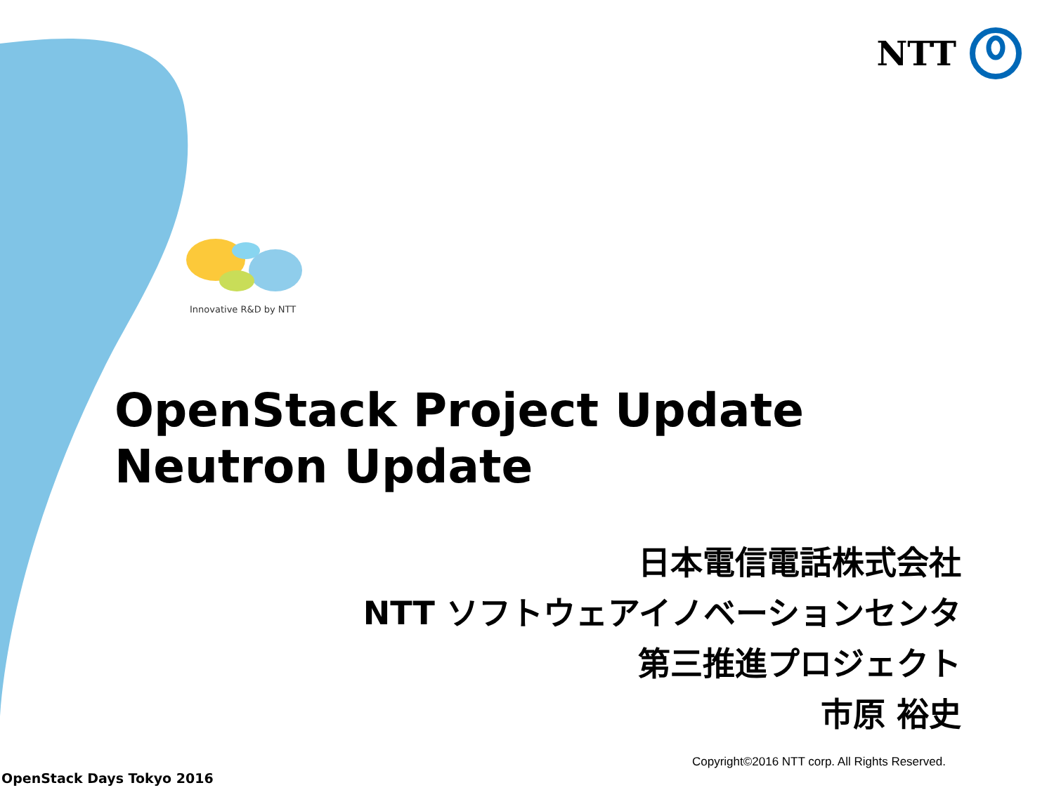NTT
Innovative R&D by NTT
OpenStack Project Update
Neutron Update
日本電信電話株式会社
NTT ソフトウェアイノベーションセンタ
第三推進プロジェクト
市原 裕史
Copyright©2016 NTT corp. All Rights Reserved.
OpenStack Days Tokyo 2016